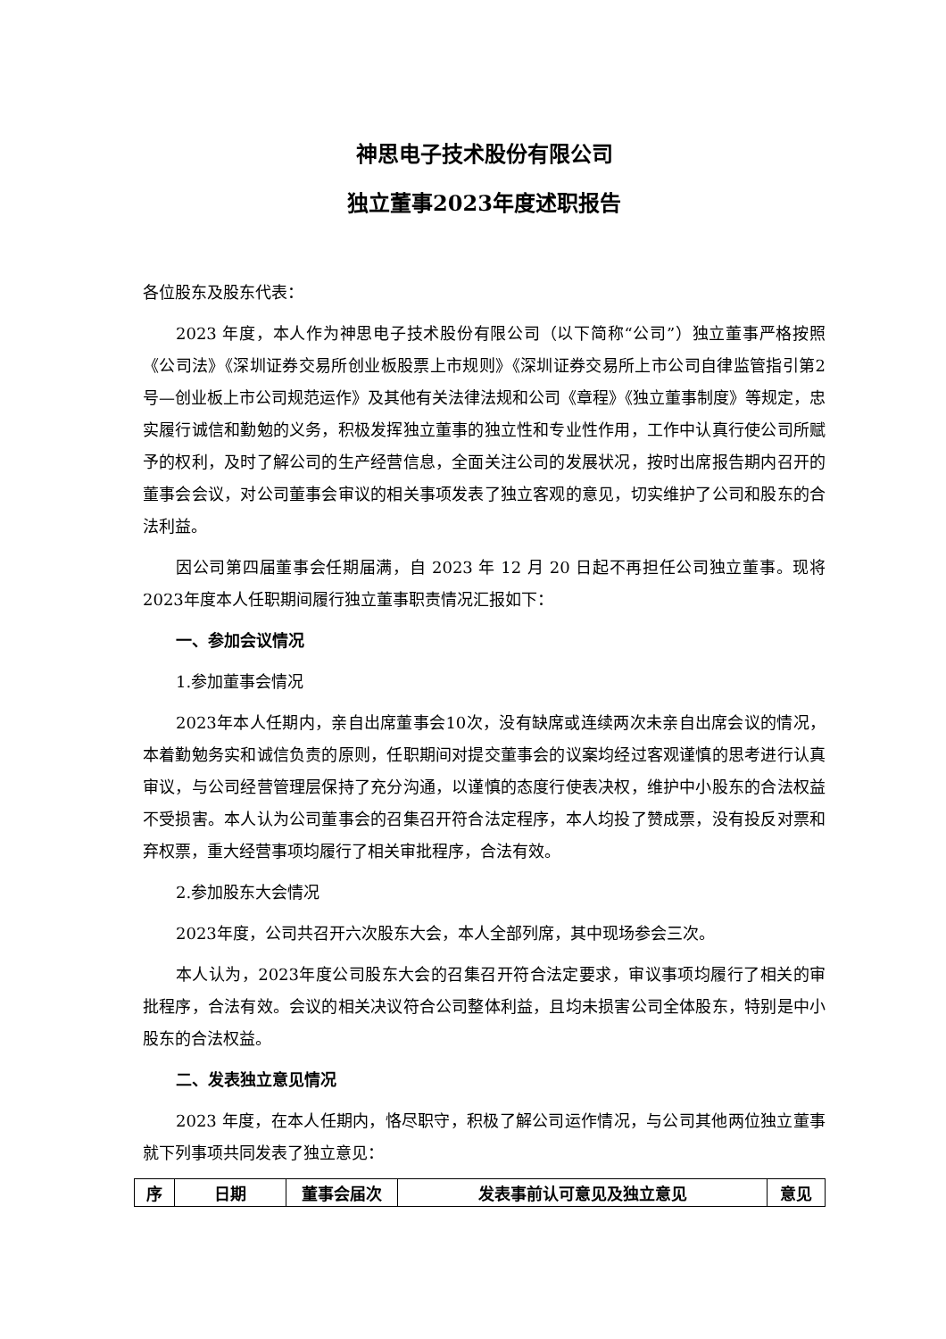神思电子技术股份有限公司
独立董事2023年度述职报告
各位股东及股东代表：
2023 年度，本人作为神思电子技术股份有限公司（以下简称“公司”）独立董事严格按照《公司法》《深圳证券交易所创业板股票上市规则》《深圳证券交易所上市公司自律监管指引第2号—创业板上市公司规范运作》及其他有关法律法规和公司《章程》《独立董事制度》等规定，忠实履行诚信和勤勉的义务，积极发挥独立董事的独立性和专业性作用，工作中认真行使公司所赋予的权利，及时了解公司的生产经营信息，全面关注公司的发展状况，按时出席报告期内召开的董事会会议，对公司董事会审议的相关事项发表了独立客观的意见，切实维护了公司和股东的合法利益。
因公司第四届董事会任期届满，自 2023 年 12 月 20 日起不再担任公司独立董事。现将2023年度本人任职期间履行独立董事职责情况汇报如下：
一、参加会议情况
1.参加董事会情况
2023年本人任期内，亲自出席董事会10次，没有缺席或连续两次未亲自出席会议的情况，本着勤勉务实和诚信负责的原则，任职期间对提交董事会的议案均经过客观谨慎的思考进行认真审议，与公司经营管理层保持了充分沟通，以谨慎的态度行使表决权，维护中小股东的合法权益不受损害。本人认为公司董事会的召集召开符合法定程序，本人均投了赞成票，没有投反对票和弃权票，重大经营事项均履行了相关审批程序，合法有效。
2.参加股东大会情况
2023年度，公司共召开六次股东大会，本人全部列席，其中现场参会三次。
本人认为，2023年度公司股东大会的召集召开符合法定要求，审议事项均履行了相关的审批程序，合法有效。会议的相关决议符合公司整体利益，且均未损害公司全体股东，特别是中小股东的合法权益。
二、发表独立意见情况
2023 年度，在本人任期内，恪尽职守，积极了解公司运作情况，与公司其他两位独立董事就下列事项共同发表了独立意见：
| 序 | 日期 | 董事会届次 | 发表事前认可意见及独立意见 | 意见 |
| --- | --- | --- | --- | --- |